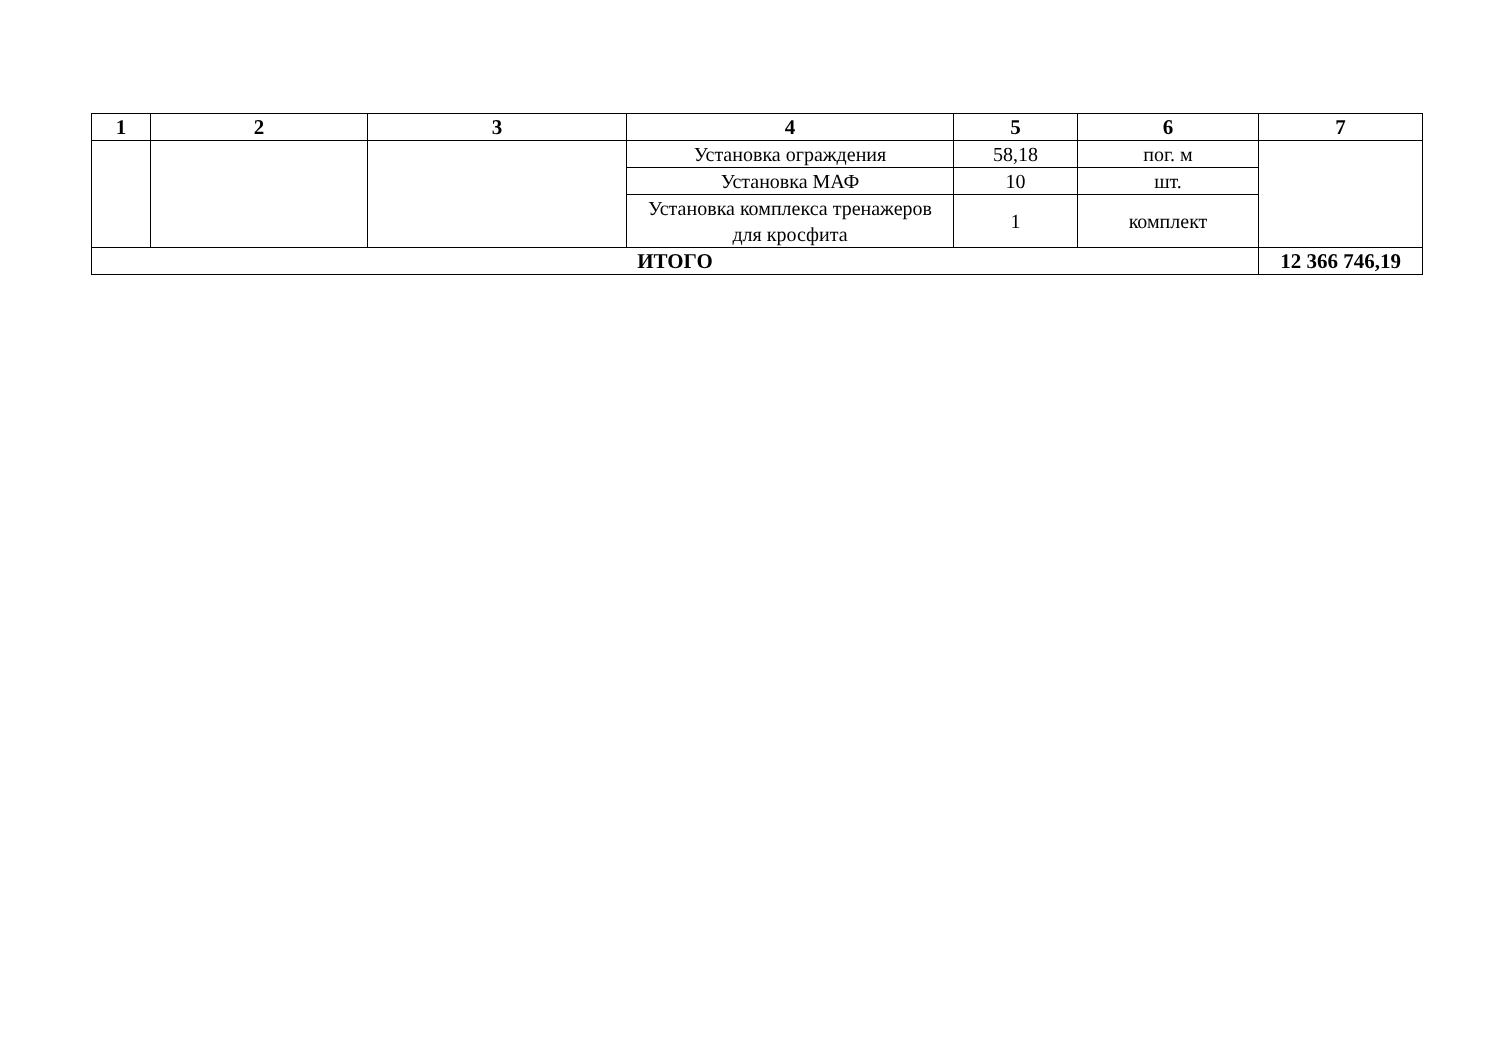| 1 | 2 | 3 | 4 | 5 | 6 | 7 |
| --- | --- | --- | --- | --- | --- | --- |
| | | | Установка ограждения | 58,18 | пог. м | |
| | | | Установка МАФ | 10 | шт. | |
| | | | Установка комплекса тренажеров для кросфита | 1 | комплект | |
| ИТОГО | | | | | | 12 366 746,19 |